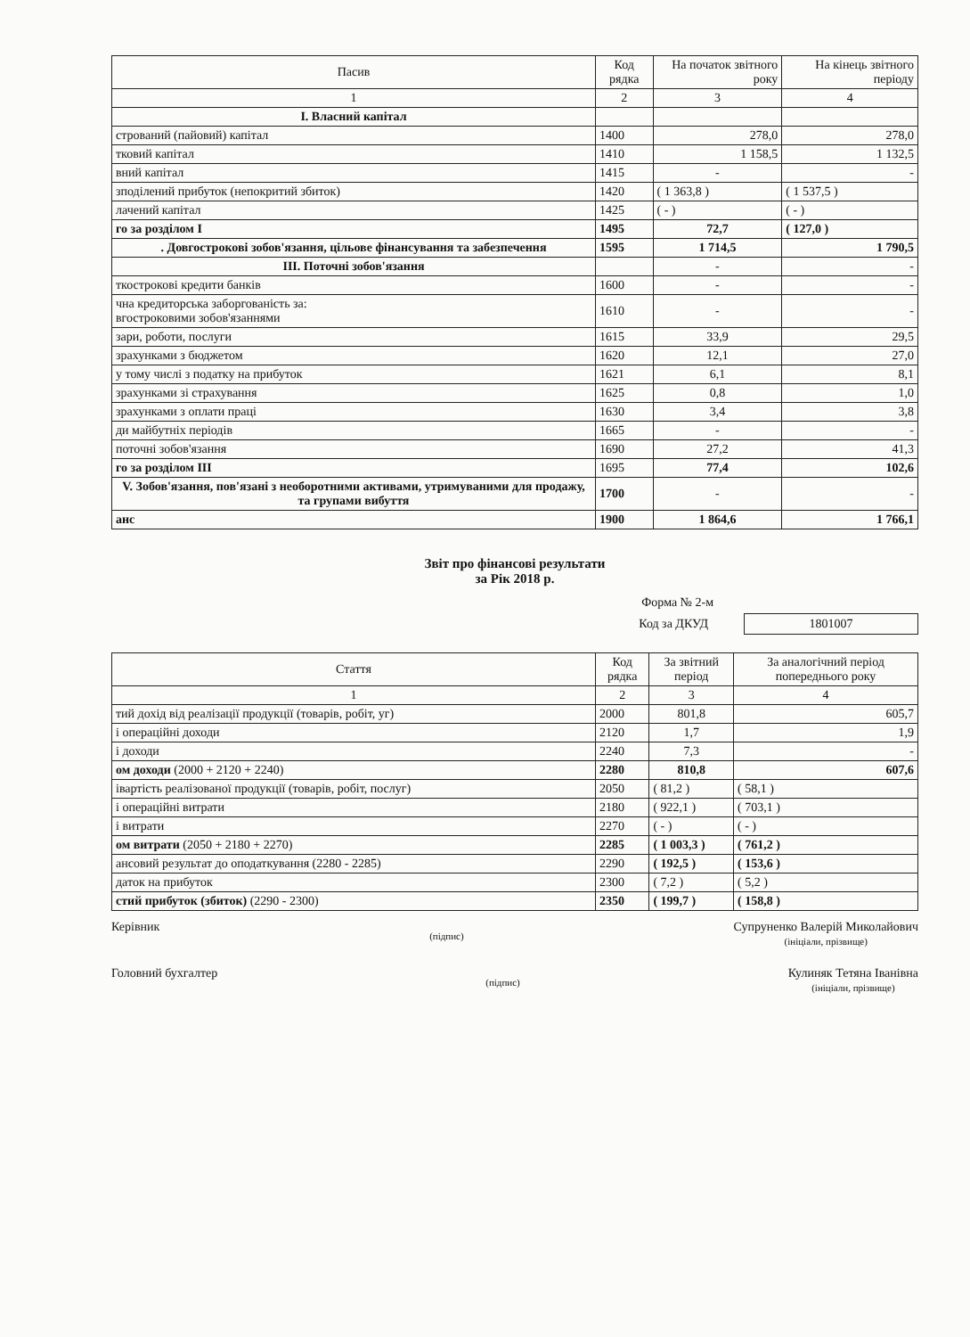| Пасив | Код рядка | На початок звітного року | На кінець звітного періоду |
| --- | --- | --- | --- |
| 1 | 2 | 3 | 4 |
| І. Власний капітал | | | |
| стрований (пайовий) капітал | 1400 | 278,0 | 278,0 |
| тковий капітал | 1410 | 1 158,5 | 1 132,5 |
| вний капітал | 1415 | - | - |
| зподілений прибуток (непокритий збиток) | 1420 | ( 1 363,8 ) | ( 1 537,5 ) |
| лачений капітал | 1425 | ( - ) | ( - ) |
| го за розділом І | 1495 | 72,7 | ( 127,0 ) |
| . Довгострокові зобов'язання, цільове фінансування та забезпечення | 1595 | 1 714,5 | 1 790,5 |
| ІІІ. Поточні зобов'язання | | - | - |
| ткострокові кредити банків | 1600 | - | - |
| чна кредиторська заборгованість за: вгостроковими зобов'язаннями | 1610 | - | - |
| зари, роботи, послуги | 1615 | 33,9 | 29,5 |
| зрахунками з бюджетом | 1620 | 12,1 | 27,0 |
| у тому числі з податку на прибуток | 1621 | 6,1 | 8,1 |
| зрахунками зі страхування | 1625 | 0,8 | 1,0 |
| зрахунками з оплати праці | 1630 | 3,4 | 3,8 |
| ди майбутніх періодів | 1665 | - | - |
| поточні зобов'язання | 1690 | 27,2 | 41,3 |
| го за розділом ІІІ | 1695 | 77,4 | 102,6 |
| V. Зобов'язання, пов'язані з необоротними активами, утримуваними для продажу, та групами вибуття | 1700 | - | - |
| анс | 1900 | 1 864,6 | 1 766,1 |
Звіт про фінансові результати
за Рік 2018 р.
Форма № 2-м
Код за ДКУД
1801007
| Стаття | Код рядка | За звітний період | За аналогічний період попереднього року |
| --- | --- | --- | --- |
| 1 | 2 | 3 | 4 |
| тий дохід від реалізації продукції (товарів, робіт, уг) | 2000 | 801,8 | 605,7 |
| і операційні доходи | 2120 | 1,7 | 1,9 |
| і доходи | 2240 | 7,3 | - |
| ом доходи (2000 + 2120 + 2240) | 2280 | 810,8 | 607,6 |
| івартість реалізованої продукції (товарів, робіт, послуг) | 2050 | ( 81,2 ) | ( 58,1 ) |
| і операційні витрати | 2180 | ( 922,1 ) | ( 703,1 ) |
| і витрати | 2270 | ( - ) | ( - ) |
| ом витрати (2050 + 2180 + 2270) | 2285 | ( 1 003,3 ) | ( 761,2 ) |
| ансовий результат до оподаткування (2280 - 2285) | 2290 | ( 192,5 ) | ( 153,6 ) |
| даток на прибуток | 2300 | ( 7,2 ) | ( 5,2 ) |
| стий прибуток (збиток) (2290 - 2300) | 2350 | ( 199,7 ) | ( 158,8 ) |
Керівник
(підпис) Супруненко Валерій Миколайович
(ініціали, прізвище)
Головний бухгалтер
(підпис) Кулиняк Тетяна Іванівна
(ініціали, прізвище)